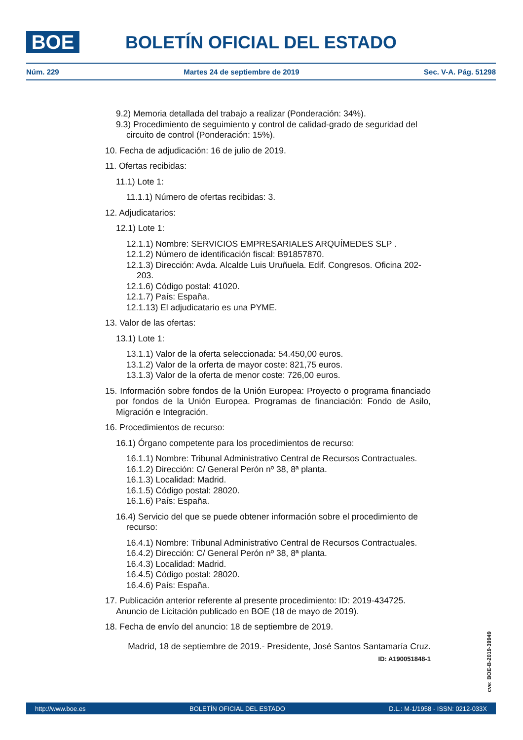BOE BOLETÍN OFICIAL DEL ESTADO
Núm. 229 Martes 24 de septiembre de 2019 Sec. V-A. Pág. 51298
9.2) Memoria detallada del trabajo a realizar (Ponderación: 34%).
9.3) Procedimiento de seguimiento y control de calidad-grado de seguridad del circuito de control (Ponderación: 15%).
10. Fecha de adjudicación: 16 de julio de 2019.
11. Ofertas recibidas:
11.1) Lote 1:
11.1.1) Número de ofertas recibidas: 3.
12. Adjudicatarios:
12.1) Lote 1:
12.1.1) Nombre: SERVICIOS EMPRESARIALES ARQUÍMEDES SLP .
12.1.2) Número de identificación fiscal: B91857870.
12.1.3) Dirección: Avda. Alcalde Luis Uruñuela. Edif. Congresos. Oficina 202-203.
12.1.6) Código postal: 41020.
12.1.7) País: España.
12.1.13) El adjudicatario es una PYME.
13. Valor de las ofertas:
13.1) Lote 1:
13.1.1) Valor de la oferta seleccionada: 54.450,00 euros.
13.1.2) Valor de la orferta de mayor coste: 821,75 euros.
13.1.3) Valor de la oferta de menor coste: 726,00 euros.
15. Información sobre fondos de la Unión Europea: Proyecto o programa financiado por fondos de la Unión Europea. Programas de financiación: Fondo de Asilo, Migración e Integración.
16. Procedimientos de recurso:
16.1) Órgano competente para los procedimientos de recurso:
16.1.1) Nombre: Tribunal Administrativo Central de Recursos Contractuales.
16.1.2) Dirección: C/ General Perón nº 38, 8ª planta.
16.1.3) Localidad: Madrid.
16.1.5) Código postal: 28020.
16.1.6) País: España.
16.4) Servicio del que se puede obtener información sobre el procedimiento de recurso:
16.4.1) Nombre: Tribunal Administrativo Central de Recursos Contractuales.
16.4.2) Dirección: C/ General Perón nº 38, 8ª planta.
16.4.3) Localidad: Madrid.
16.4.5) Código postal: 28020.
16.4.6) País: España.
17. Publicación anterior referente al presente procedimiento: ID: 2019-434725. Anuncio de Licitación publicado en BOE (18 de mayo de 2019).
18. Fecha de envío del anuncio: 18 de septiembre de 2019.
Madrid, 18 de septiembre de 2019.- Presidente, José Santos Santamaría Cruz.
ID: A190051848-1
cve: BOE-B-2019-39949
http://www.boe.es BOLETÍN OFICIAL DEL ESTADO D.L.: M-1/1958 - ISSN: 0212-033X